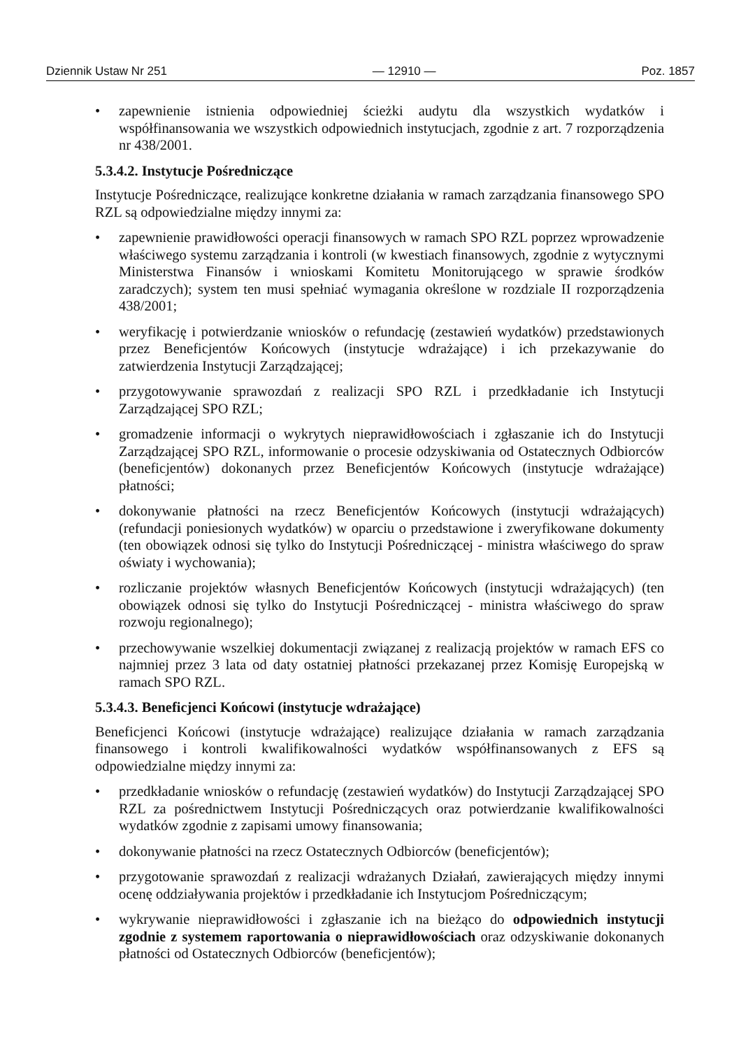Dziennik Ustaw Nr 251 — 12910 — Poz. 1857
• zapewnienie istnienia odpowiedniej ścieżki audytu dla wszystkich wydatków i współfinansowania we wszystkich odpowiednich instytucjach, zgodnie z art. 7 rozporządzenia nr 438/2001.
5.3.4.2. Instytucje Pośredniczące
Instytucje Pośredniczące, realizujące konkretne działania w ramach zarządzania finansowego SPO RZL są odpowiedzialne między innymi za:
• zapewnienie prawidłowości operacji finansowych w ramach SPO RZL poprzez wprowadzenie właściwego systemu zarządzania i kontroli (w kwestiach finansowych, zgodnie z wytycznymi Ministerstwa Finansów i wnioskami Komitetu Monitorującego w sprawie środków zaradczych); system ten musi spełniać wymagania określone w rozdziale II rozporządzenia 438/2001;
• weryfikację i potwierdzanie wniosków o refundację (zestawień wydatków) przedstawionych przez Beneficjentów Końcowych (instytucje wdrażające) i ich przekazywanie do zatwierdzenia Instytucji Zarządzającej;
• przygotowywanie sprawozdań z realizacji SPO RZL i przedkładanie ich Instytucji Zarządzającej SPO RZL;
• gromadzenie informacji o wykrytych nieprawidłowościach i zgłaszanie ich do Instytucji Zarządzającej SPO RZL, informowanie o procesie odzyskiwania od Ostatecznych Odbiorców (beneficjentów) dokonanych przez Beneficjentów Końcowych (instytucje wdrażające) płatności;
• dokonywanie płatności na rzecz Beneficjentów Końcowych (instytucji wdrażających) (refundacji poniesionych wydatków) w oparciu o przedstawione i zweryfikowane dokumenty (ten obowiązek odnosi się tylko do Instytucji Pośredniczącej - ministra właściwego do spraw oświaty i wychowania);
• rozliczanie projektów własnych Beneficjentów Końcowych (instytucji wdrażających) (ten obowiązek odnosi się tylko do Instytucji Pośredniczącej - ministra właściwego do spraw rozwoju regionalnego);
• przechowywanie wszelkiej dokumentacji związanej z realizacją projektów w ramach EFS co najmniej przez 3 lata od daty ostatniej płatności przekazanej przez Komisję Europejską w ramach SPO RZL.
5.3.4.3. Beneficjenci Końcowi (instytucje wdrażające)
Beneficjenci Końcowi (instytucje wdrażające) realizujące działania w ramach zarządzania finansowego i kontroli kwalifikowalności wydatków współfinansowanych z EFS są odpowiedzialne między innymi za:
• przedkładanie wniosków o refundację (zestawień wydatków) do Instytucji Zarządzającej SPO RZL za pośrednictwem Instytucji Pośredniczących oraz potwierdzanie kwalifikowalności wydatków zgodnie z zapisami umowy finansowania;
• dokonywanie płatności na rzecz Ostatecznych Odbiorców (beneficjentów);
• przygotowanie sprawozdań z realizacji wdrażanych Działań, zawierających między innymi ocenę oddziaływania projektów i przedkładanie ich Instytucjom Pośredniczącym;
• wykrywanie nieprawidłowości i zgłaszanie ich na bieżąco do odpowiednich instytucji zgodnie z systemem raportowania o nieprawidłowościach oraz odzyskiwanie dokonanych płatności od Ostatecznych Odbiorców (beneficjentów);